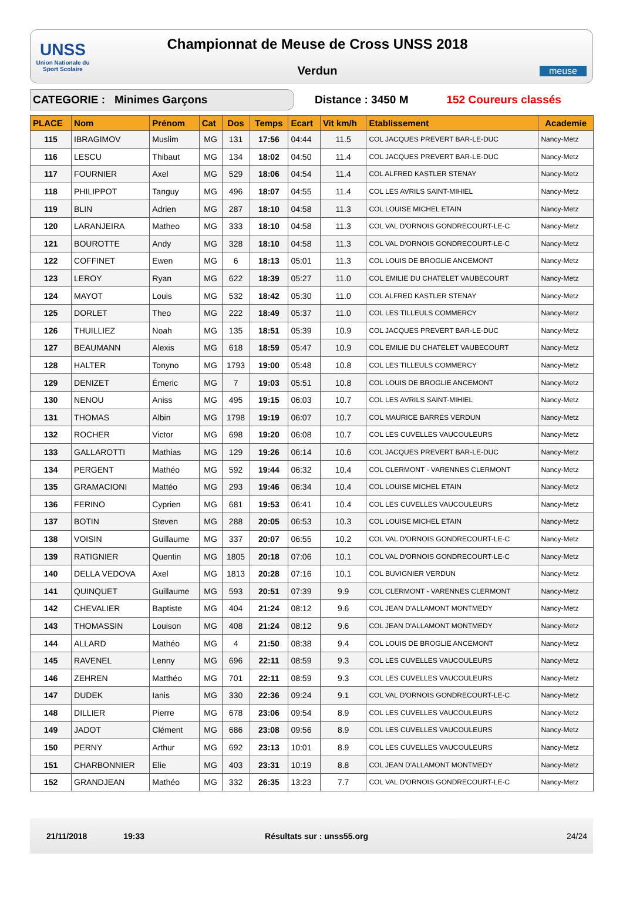UNSS
Union Nationale du Sport Scolaire
Championnat de Meuse de Cross UNSS 2018
Verdun
meuse
CATEGORIE : Minimes Garçons
Distance : 3450 M 152 Coureurs classés
| PLACE | Nom | Prénom | Cat | Dos | Temps | Ecart | Vit km/h | Etablissement | Academie |
| --- | --- | --- | --- | --- | --- | --- | --- | --- | --- |
| 115 | IBRAGIMOV | Muslim | MG | 131 | 17:56 | 04:44 | 11.5 | COL JACQUES PREVERT BAR-LE-DUC | Nancy-Metz |
| 116 | LESCU | Thibaut | MG | 134 | 18:02 | 04:50 | 11.4 | COL JACQUES PREVERT BAR-LE-DUC | Nancy-Metz |
| 117 | FOURNIER | Axel | MG | 529 | 18:06 | 04:54 | 11.4 | COL ALFRED KASTLER STENAY | Nancy-Metz |
| 118 | PHILIPPOT | Tanguy | MG | 496 | 18:07 | 04:55 | 11.4 | COL LES AVRILS SAINT-MIHIEL | Nancy-Metz |
| 119 | BLIN | Adrien | MG | 287 | 18:10 | 04:58 | 11.3 | COL LOUISE MICHEL ETAIN | Nancy-Metz |
| 120 | LARANJEIRA | Matheo | MG | 333 | 18:10 | 04:58 | 11.3 | COL VAL D'ORNOIS GONDRECOURT-LE-C | Nancy-Metz |
| 121 | BOUROTTE | Andy | MG | 328 | 18:10 | 04:58 | 11.3 | COL VAL D'ORNOIS GONDRECOURT-LE-C | Nancy-Metz |
| 122 | COFFINET | Ewen | MG | 6 | 18:13 | 05:01 | 11.3 | COL LOUIS DE BROGLIE ANCEMONT | Nancy-Metz |
| 123 | LEROY | Ryan | MG | 622 | 18:39 | 05:27 | 11.0 | COL EMILIE DU CHATELET VAUBECOURT | Nancy-Metz |
| 124 | MAYOT | Louis | MG | 532 | 18:42 | 05:30 | 11.0 | COL ALFRED KASTLER STENAY | Nancy-Metz |
| 125 | DORLET | Theo | MG | 222 | 18:49 | 05:37 | 11.0 | COL LES TILLEULS COMMERCY | Nancy-Metz |
| 126 | THUILLIEZ | Noah | MG | 135 | 18:51 | 05:39 | 10.9 | COL JACQUES PREVERT BAR-LE-DUC | Nancy-Metz |
| 127 | BEAUMANN | Alexis | MG | 618 | 18:59 | 05:47 | 10.9 | COL EMILIE DU CHATELET VAUBECOURT | Nancy-Metz |
| 128 | HALTER | Tonyno | MG | 1793 | 19:00 | 05:48 | 10.8 | COL LES TILLEULS COMMERCY | Nancy-Metz |
| 129 | DENIZET | Émeric | MG | 7 | 19:03 | 05:51 | 10.8 | COL LOUIS DE BROGLIE ANCEMONT | Nancy-Metz |
| 130 | NENOU | Aniss | MG | 495 | 19:15 | 06:03 | 10.7 | COL LES AVRILS SAINT-MIHIEL | Nancy-Metz |
| 131 | THOMAS | Albin | MG | 1798 | 19:19 | 06:07 | 10.7 | COL MAURICE BARRES VERDUN | Nancy-Metz |
| 132 | ROCHER | Victor | MG | 698 | 19:20 | 06:08 | 10.7 | COL LES CUVELLES VAUCOULEURS | Nancy-Metz |
| 133 | GALLAROTTI | Mathias | MG | 129 | 19:26 | 06:14 | 10.6 | COL JACQUES PREVERT BAR-LE-DUC | Nancy-Metz |
| 134 | PERGENT | Mathéo | MG | 592 | 19:44 | 06:32 | 10.4 | COL CLERMONT - VARENNES CLERMONT | Nancy-Metz |
| 135 | GRAMACIONI | Mattéo | MG | 293 | 19:46 | 06:34 | 10.4 | COL LOUISE MICHEL ETAIN | Nancy-Metz |
| 136 | FERINO | Cyprien | MG | 681 | 19:53 | 06:41 | 10.4 | COL LES CUVELLES VAUCOULEURS | Nancy-Metz |
| 137 | BOTIN | Steven | MG | 288 | 20:05 | 06:53 | 10.3 | COL LOUISE MICHEL ETAIN | Nancy-Metz |
| 138 | VOISIN | Guillaume | MG | 337 | 20:07 | 06:55 | 10.2 | COL VAL D'ORNOIS GONDRECOURT-LE-C | Nancy-Metz |
| 139 | RATIGNIER | Quentin | MG | 1805 | 20:18 | 07:06 | 10.1 | COL VAL D'ORNOIS GONDRECOURT-LE-C | Nancy-Metz |
| 140 | DELLA VEDOVA | Axel | MG | 1813 | 20:28 | 07:16 | 10.1 | COL BUVIGNIER VERDUN | Nancy-Metz |
| 141 | QUINQUET | Guillaume | MG | 593 | 20:51 | 07:39 | 9.9 | COL CLERMONT - VARENNES CLERMONT | Nancy-Metz |
| 142 | CHEVALIER | Baptiste | MG | 404 | 21:24 | 08:12 | 9.6 | COL JEAN D'ALLAMONT MONTMEDY | Nancy-Metz |
| 143 | THOMASSIN | Louison | MG | 408 | 21:24 | 08:12 | 9.6 | COL JEAN D'ALLAMONT MONTMEDY | Nancy-Metz |
| 144 | ALLARD | Mathéo | MG | 4 | 21:50 | 08:38 | 9.4 | COL LOUIS DE BROGLIE ANCEMONT | Nancy-Metz |
| 145 | RAVENEL | Lenny | MG | 696 | 22:11 | 08:59 | 9.3 | COL LES CUVELLES VAUCOULEURS | Nancy-Metz |
| 146 | ZEHREN | Matthéo | MG | 701 | 22:11 | 08:59 | 9.3 | COL LES CUVELLES VAUCOULEURS | Nancy-Metz |
| 147 | DUDEK | Ianis | MG | 330 | 22:36 | 09:24 | 9.1 | COL VAL D'ORNOIS GONDRECOURT-LE-C | Nancy-Metz |
| 148 | DILLIER | Pierre | MG | 678 | 23:06 | 09:54 | 8.9 | COL LES CUVELLES VAUCOULEURS | Nancy-Metz |
| 149 | JADOT | Clément | MG | 686 | 23:08 | 09:56 | 8.9 | COL LES CUVELLES VAUCOULEURS | Nancy-Metz |
| 150 | PERNY | Arthur | MG | 692 | 23:13 | 10:01 | 8.9 | COL LES CUVELLES VAUCOULEURS | Nancy-Metz |
| 151 | CHARBONNIER | Elie | MG | 403 | 23:31 | 10:19 | 8.8 | COL JEAN D'ALLAMONT MONTMEDY | Nancy-Metz |
| 152 | GRANDJEAN | Mathéo | MG | 332 | 26:35 | 13:23 | 7.7 | COL VAL D'ORNOIS GONDRECOURT-LE-C | Nancy-Metz |
21/11/2018 19:33 Résultats sur : unss55.org 24/24